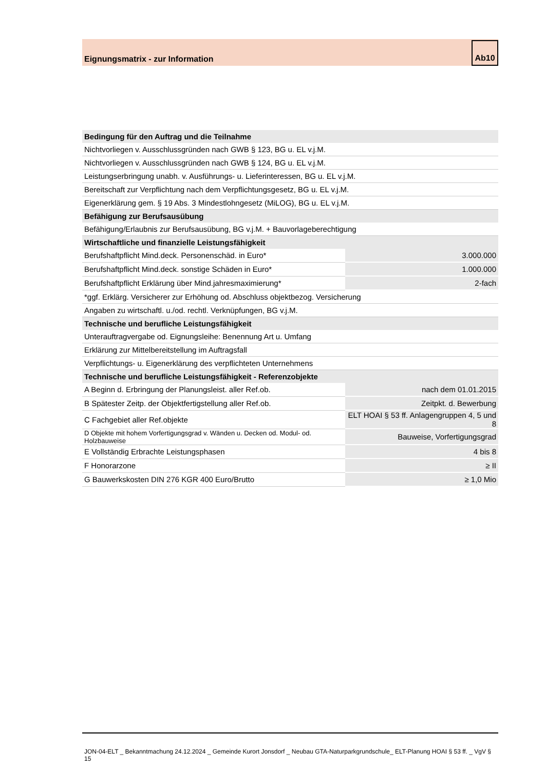Eignungsmatrix - zur Information Ab10
| Bedingung für den Auftrag und die Teilnahme | |
| Nichtvorliegen v. Ausschlussgründen nach GWB § 123, BG u. EL v.j.M. | |
| Nichtvorliegen v. Ausschlussgründen nach GWB § 124, BG u. EL v.j.M. | |
| Leistungserbringung unabh. v. Ausführungs- u. Lieferinteressen, BG u. EL v.j.M. | |
| Bereitschaft zur Verpflichtung nach dem Verpflichtungsgesetz, BG u. EL v.j.M. | |
| Eigenerklärung gem. § 19 Abs. 3 Mindestlohngesetz (MiLOG), BG u. EL v.j.M. | |
| Befähigung zur Berufsausübung | |
| Befähigung/Erlaubnis zur Berufsausübung, BG v.j.M. + Bauvorlageberechtigung | |
| Wirtschaftliche und finanzielle Leistungsfähigkeit | |
| Berufshaftpflicht Mind.deck. Personenschäd. in Euro* | 3.000.000 |
| Berufshaftpflicht Mind.deck. sonstige Schäden in Euro* | 1.000.000 |
| Berufshaftpflicht Erklärung über Mind.jahresmaximierung* | 2-fach |
| *ggf. Erklärg. Versicherer zur Erhöhung od. Abschluss objektbezog. Versicherung | |
| Angaben zu wirtschaftl. u./od. rechtl. Verknüpfungen, BG v.j.M. | |
| Technische und berufliche Leistungsfähigkeit | |
| Unterauftragvergabe od. Eignungsleihe: Benennung Art u. Umfang | |
| Erklärung zur Mittelbereitstellung im Auftragsfall | |
| Verpflichtungs- u. Eigenerklärung des verpflichteten Unternehmens | |
| Technische und berufliche Leistungsfähigkeit - Referenzobjekte | |
| A Beginn d. Erbringung der Planungsleist. aller Ref.ob. | nach dem 01.01.2015 |
| B Spätester Zeitp. der Objektfertigstellung aller Ref.ob. | Zeitpkt. d. Bewerbung |
| C Fachgebiet aller Ref.objekte | ELT HOAI § 53 ff. Anlagengruppen 4, 5 und 8 |
| D Objekte mit hohem Vorfertigungsgrad v. Wänden u. Decken od. Modul- od. Holzbauweise | Bauweise, Vorfertigungsgrad |
| E Vollständig Erbrachte Leistungsphasen | 4 bis 8 |
| F Honorarzone | ≥ II |
| G Bauwerkskosten DIN 276 KGR 400 Euro/Brutto | ≥ 1,0 Mio |
JON-04-ELT _ Bekanntmachung 24.12.2024 _ Gemeinde Kurort Jonsdorf _ Neubau GTA-Naturparkgrundschule_ ELT-Planung HOAI § 53 ff. _ VgV § 15